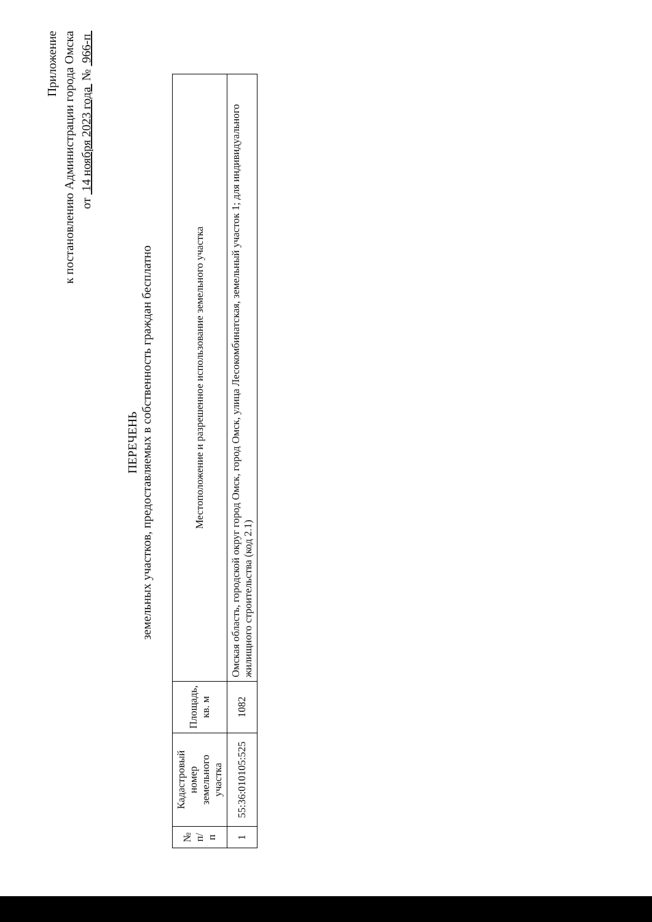Приложение
к постановлению Администрации города Омска
от 14 ноября 2023 года № 966-п
ПЕРЕЧЕНЬ
земельных участков, предоставляемых в собственность граждан бесплатно
| № п/п | Кадастровый номер земельного участка | Площадь, кв. м | Местоположение и разрешенное использование земельного участка |
| --- | --- | --- | --- |
| 1 | 55:36:010105:525 | 1082 | Омская область, городской округ город Омск, город Омск, улица Лесокомбинатская, земельный участок 1; для индивидуального жилищного строительства (код 2.1) |